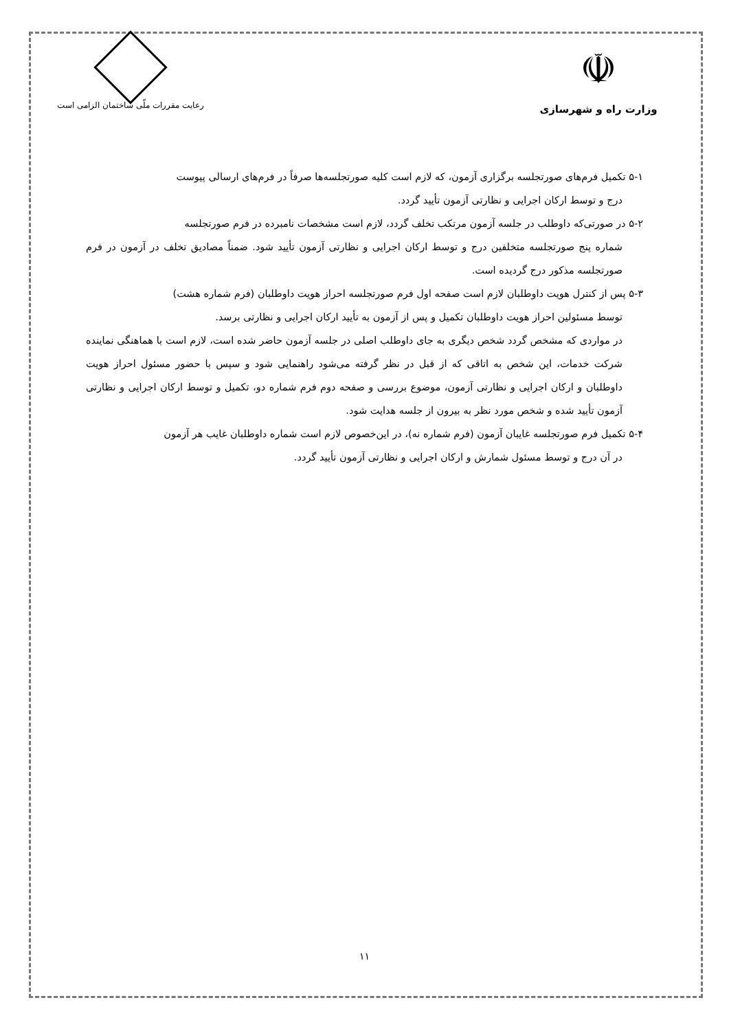☫
وزارت راه و شهرسازی
رعایت مقررات ملّی ساختمان الزامی است
۵-۱ تکمیل فرم‌های صورتجلسه برگزاری آزمون، که لازم است کلیه صورتجلسه‌ها صرفاً در فرم‌های ارسالی پیوست
درج و توسط ارکان اجرایی و نظارتی آزمون تأیید گردد.
۵-۲ در صورتی‌که داوطلب در جلسه آزمون مرتکب تخلف گردد، لازم است مشخصات نامبرده در فرم صورتجلسه
شماره پنج صورتجلسه متخلفین درج و توسط ارکان اجرایی و نظارتی آزمون تأیید شود. ضمناً مصادیق تخلف در آزمون در فرم صورتجلسه مذکور درج گردیده است.
۵-۳ پس از کنترل هویت داوطلبان لازم است صفحه اول فرم صورتجلسه احراز هویت داوطلبان (فرم شماره هشت)
توسط مسئولین احراز هویت داوطلبان تکمیل و پس از آزمون به تأیید ارکان اجرایی و نظارتی برسد.
در مواردی که مشخص گردد شخص دیگری به جای داوطلب اصلی در جلسه آزمون حاضر شده است، لازم است با هماهنگی نماینده شرکت خدمات، این شخص به اتاقی که از قبل در نظر گرفته می‌شود راهنمایی شود و سپس با حضور مسئول احراز هویت داوطلبان و ارکان اجرایی و نظارتی آزمون، موضوع بررسی و صفحه دوم فرم شماره دو، تکمیل و توسط ارکان اجرایی و نظارتی آزمون تأیید شده و شخص مورد نظر به بیرون از جلسه هدایت شود.
۵-۴ تکمیل فرم صورتجلسه غایبان آزمون (فرم شماره نه)، در این‌خصوص لازم است شماره داوطلبان غایب هر آزمون
در آن درج و توسط مسئول شمارش و ارکان اجرایی و نظارتی آزمون تأیید گردد.
۱۱